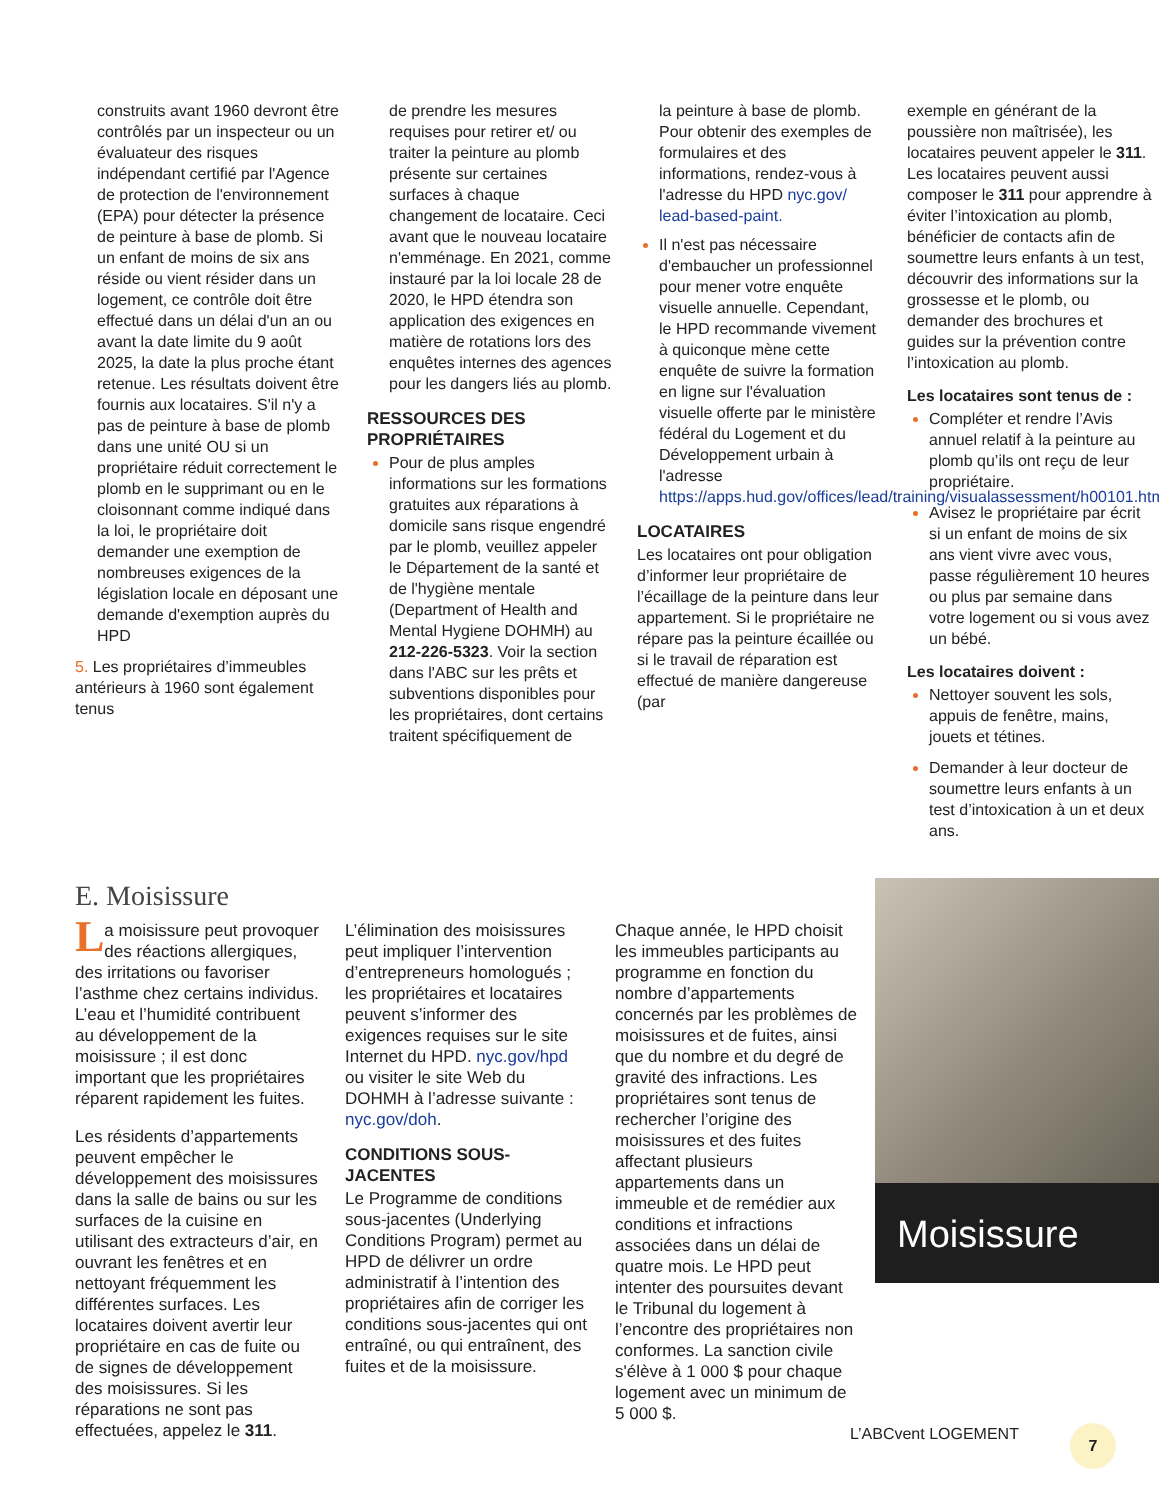construits avant 1960 devront être contrôlés par un inspecteur ou un évaluateur des risques indépendant certifié par l'Agence de protection de l'environnement (EPA) pour détecter la présence de peinture à base de plomb. Si un enfant de moins de six ans réside ou vient résider dans un logement, ce contrôle doit être effectué dans un délai d'un an ou avant la date limite du 9 août 2025, la date la plus proche étant retenue. Les résultats doivent être fournis aux locataires. S'il n'y a pas de peinture à base de plomb dans une unité OU si un propriétaire réduit correctement le plomb en le supprimant ou en le cloisonnant comme indiqué dans la loi, le propriétaire doit demander une exemption de nombreuses exigences de la législation locale en déposant une demande d'exemption auprès du HPD
5. Les propriétaires d’immeubles antérieurs à 1960 sont également tenus
de prendre les mesures requises pour retirer et/ ou traiter la peinture au plomb présente sur certaines surfaces à chaque changement de locataire. Ceci avant que le nouveau locataire n'emménage. En 2021, comme instauré par la loi locale 28 de 2020, le HPD étendra son application des exigences en matière de rotations lors des enquêtes internes des agences pour les dangers liés au plomb.
RESSOURCES DES PROPRIÉTAIRES
Pour de plus amples informations sur les formations gratuites aux réparations à domicile sans risque engendré par le plomb, veuillez appeler le Département de la santé et de l'hygiène mentale (Department of Health and Mental Hygiene DOHMH) au 212-226-5323. Voir la section dans l'ABC sur les prêts et subventions disponibles pour les propriétaires, dont certains traitent spécifiquement de
la peinture à base de plomb. Pour obtenir des exemples de formulaires et des informations, rendez-vous à l'adresse du HPD nyc.gov/ lead-based-paint.
Il n'est pas nécessaire d'embaucher un professionnel pour mener votre enquête visuelle annuelle. Cependant, le HPD recommande vivement à quiconque mène cette enquête de suivre la formation en ligne sur l'évaluation visuelle offerte par le ministère fédéral du Logement et du Développement urbain à l'adresse https://apps.hud.gov/offices/lead/training/visualassessment/h00101.htm.
LOCATAIRES
Les locataires ont pour obligation d’informer leur propriétaire de l’écaillage de la peinture dans leur appartement. Si le propriétaire ne répare pas la peinture écaillée ou si le travail de réparation est effectué de manière dangereuse (par
exemple en générant de la poussière non maîtrisée), les locataires peuvent appeler le 311. Les locataires peuvent aussi composer le 311 pour apprendre à éviter l’intoxication au plomb, bénéficier de contacts afin de soumettre leurs enfants à un test, découvrir des informations sur la grossesse et le plomb, ou demander des brochures et guides sur la prévention contre l’intoxication au plomb.
Les locataires sont tenus de :
Compléter et rendre l’Avis annuel relatif à la peinture au plomb qu’ils ont reçu de leur propriétaire.
Avisez le propriétaire par écrit si un enfant de moins de six ans vient vivre avec vous, passe régulièrement 10 heures ou plus par semaine dans votre logement ou si vous avez un bébé.
Les locataires doivent :
Nettoyer souvent les sols, appuis de fenêtre, mains, jouets et tétines.
Demander à leur docteur de soumettre leurs enfants à un test d’intoxication à un et deux ans.
E. Moisissure
La moisissure peut provoquer des réactions allergiques, des irritations ou favoriser l’asthme chez certains individus. L’eau et l’humidité contribuent au développement de la moisissure ; il est donc important que les propriétaires réparent rapidement les fuites.
Les résidents d’appartements peuvent empêcher le développement des moisissures dans la salle de bains ou sur les surfaces de la cuisine en utilisant des extracteurs d’air, en ouvrant les fenêtres et en nettoyant fréquemment les différentes surfaces. Les locataires doivent avertir leur propriétaire en cas de fuite ou de signes de développement des moisissures. Si les réparations ne sont pas effectuées, appelez le 311.
L’élimination des moisissures peut impliquer l’intervention d’entrepreneurs homologués ; les propriétaires et locataires peuvent s’informer des exigences requises sur le site Internet du HPD. nyc.gov/hpd ou visiter le site Web du DOHMH à l’adresse suivante : nyc.gov/doh.
CONDITIONS SOUS-JACENTES
Le Programme de conditions sous-jacentes (Underlying Conditions Program) permet au HPD de délivrer un ordre administratif à l’intention des propriétaires afin de corriger les conditions sous-jacentes qui ont entraîné, ou qui entraînent, des fuites et de la moisissure.
Chaque année, le HPD choisit les immeubles participants au programme en fonction du nombre d’appartements concernés par les problèmes de moisissures et de fuites, ainsi que du nombre et du degré de gravité des infractions. Les propriétaires sont tenus de rechercher l’origine des moisissures et des fuites affectant plusieurs appartements dans un immeuble et de remédier aux conditions et infractions associées dans un délai de quatre mois. Le HPD peut intenter des poursuites devant le Tribunal du logement à l’encontre des propriétaires non conformes. La sanction civile s'élève à 1 000 $ pour chaque logement avec un minimum de 5 000 $.
Moisissure
L’ABCvent LOGEMENT 7